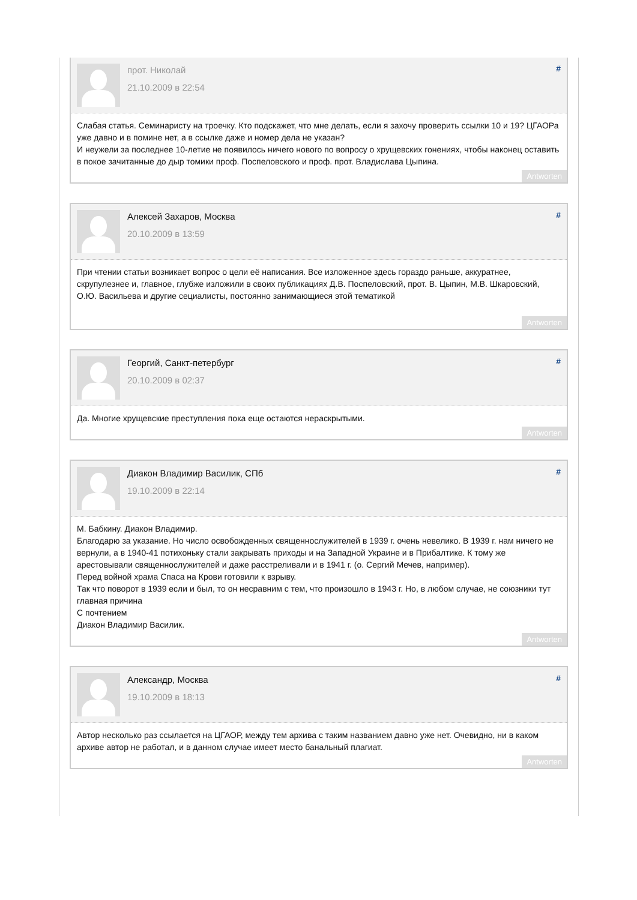прот. Николай
21.10.2009 в 22:54
#
Слабая статья. Семинаристу на троечку. Кто подскажет, что мне делать, если я захочу проверить ссылки 10 и 19? ЦГАОРа уже давно и в помине нет, а в ссылке даже и номер дела не указан?
И неужели за последнее 10-летие не появилось ничего нового по вопросу о хрущевских гонениях, чтобы наконец оставить в покое зачитанные до дыр томики проф. Поспеловского и проф. прот. Владислава Цыпина.
Antworten
Алексей Захаров, Москва
20.10.2009 в 13:59
#
При чтении статьи возникает вопрос о цели её написания. Все изложенное здесь гораздо раньше, аккуратнее, скрупулезнее и, главное, глубже изложили в своих публикациях Д.В. Поспеловский, прот. В. Цыпин, М.В. Шкаровский, О.Ю. Васильева и другие сециалисты, постоянно занимающиеся этой тематикой
Antworten
Георгий, Санкт-петербург
20.10.2009 в 02:37
#
Да. Многие хрущевские преступления пока еще остаются нераскрытыми.
Antworten
Диакон Владимир Василик, СПб
19.10.2009 в 22:14
#
М. Бабкину. Диакон Владимир.
Благодарю за указание. Но число освобожденных священнослужителей в 1939 г. очень невелико. В 1939 г. нам ничего не вернули, а в 1940-41 потихоньку стали закрывать приходы и на Западной Украине и в Прибалтике. К тому же арестовывали священнослужителей и даже расстреливали и в 1941 г. (о. Сергий Мечев, например).
Перед войной храма Спаса на Крови готовили к взрыву.
Так что поворот в 1939 если и был, то он несравним с тем, что произошло в 1943 г. Но, в любом случае, не союзники тут главная причина
С почтением
Диакон Владимир Василик.
Antworten
Александр, Москва
19.10.2009 в 18:13
#
Автор несколько раз ссылается на ЦГАОР, между тем архива с таким названием давно уже нет. Очевидно, ни в каком архиве автор не работал, и в данном случае имеет место банальный плагиат.
Antworten